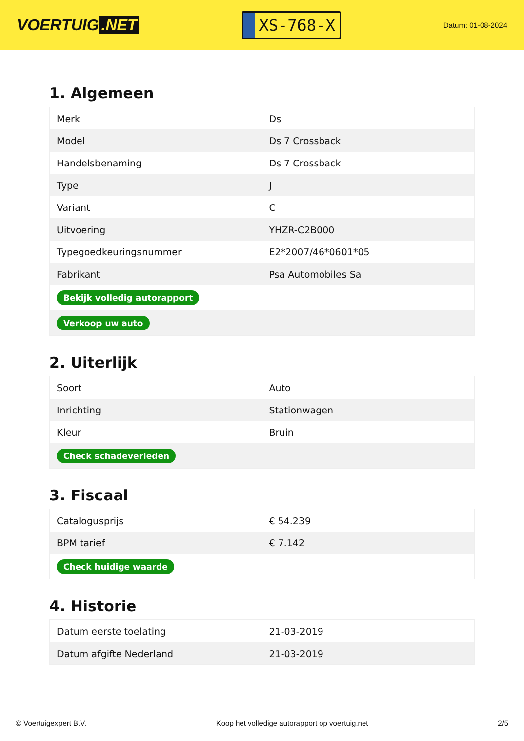VOERTUIG.NET
XS-768-X
Datum: 01-08-2024
1. Algemeen
| Merk | Ds |
| Model | Ds 7 Crossback |
| Handelsbenaming | Ds 7 Crossback |
| Type | J |
| Variant | C |
| Uitvoering | YHZR-C2B000 |
| Typegoedkeuringsnummer | E2*2007/46*0601*05 |
| Fabrikant | Psa Automobiles Sa |
| Bekijk volledig autorapport | |
| Verkoop uw auto | |
2. Uiterlijk
| Soort | Auto |
| Inrichting | Stationwagen |
| Kleur | Bruin |
| Check schadeverleden | |
3. Fiscaal
| Catalogusprijs | € 54.239 |
| BPM tarief | € 7.142 |
| Check huidige waarde | |
4. Historie
| Datum eerste toelating | 21-03-2019 |
| Datum afgifte Nederland | 21-03-2019 |
© Voertuigexpert B.V. Koop het volledige autorapport op voertuig.net 2/5